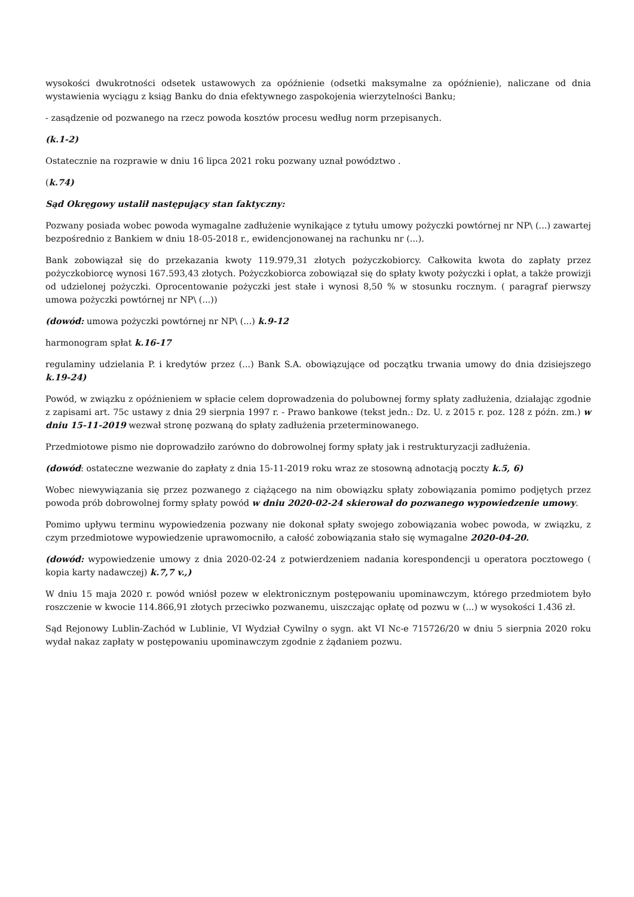wysokości dwukrotności odsetek ustawowych za opóźnienie (odsetki maksymalne za opóźnienie), naliczane od dnia wystawienia wyciągu z ksiąg Banku do dnia efektywnego zaspokojenia wierzytelności Banku;
- zasądzenie od pozwanego na rzecz powoda kosztów procesu według norm przepisanych.
(k.1-2)
Ostatecznie na rozprawie w dniu 16 lipca 2021 roku pozwany uznał powództwo .
(k.74)
Sąd Okręgowy ustalił następujący stan faktyczny:
Pozwany posiada wobec powoda wymagalne zadłużenie wynikające z tytułu umowy pożyczki powtórnej nr NP\ (...) zawartej bezpośrednio z Bankiem w dniu 18-05-2018 r., ewidencjonowanej na rachunku nr (...).
Bank zobowiązał się do przekazania kwoty 119.979,31 złotych pożyczkobiorcy. Całkowita kwota do zapłaty przez pożyczkobiorcę wynosi 167.593,43 złotych. Pożyczkobiorca zobowiązał się do spłaty kwoty pożyczki i opłat, a także prowizji od udzielonej pożyczki. Oprocentowanie pożyczki jest stałe i wynosi 8,50 % w stosunku rocznym. ( paragraf pierwszy umowa pożyczki powtórnej nr NP\ (...))
(dowód: umowa pożyczki powtórnej nr NP\ (...) k.9-12
harmonogram spłat k.16-17
regulaminy udzielania P. i kredytów przez (...) Bank S.A. obowiązujące od początku trwania umowy do dnia dzisiejszego k.19-24)
Powód, w związku z opóźnieniem w spłacie celem doprowadzenia do polubownej formy spłaty zadłużenia, działając zgodnie z zapisami art. 75c ustawy z dnia 29 sierpnia 1997 r. - Prawo bankowe (tekst jedn.: Dz. U. z 2015 r. poz. 128 z późn. zm.) w dniu 15-11-2019 wezwał stronę pozwaną do spłaty zadłużenia przeterminowanego.
Przedmiotowe pismo nie doprowadziło zarówno do dobrowolnej formy spłaty jak i restrukturyzacji zadłużenia.
(dowód: ostateczne wezwanie do zapłaty z dnia 15-11-2019 roku wraz ze stosowną adnotacją poczty k.5, 6)
Wobec niewywiązania się przez pozwanego z ciążącego na nim obowiązku spłaty zobowiązania pomimo podjętych przez powoda prób dobrowolnej formy spłaty powód w dniu 2020-02-24 skierował do pozwanego wypowiedzenie umowy.
Pomimo upływu terminu wypowiedzenia pozwany nie dokonał spłaty swojego zobowiązania wobec powoda, w związku, z czym przedmiotowe wypowiedzenie uprawomocniło, a całość zobowiązania stało się wymagalne 2020-04-20.
(dowód: wypowiedzenie umowy z dnia 2020-02-24 z potwierdzeniem nadania korespondencji u operatora pocztowego ( kopia karty nadawczej) k.7,7 v.,)
W dniu 15 maja 2020 r. powód wniósł pozew w elektronicznym postępowaniu upominawczym, którego przedmiotem było roszczenie w kwocie 114.866,91 złotych przeciwko pozwanemu, uiszczając opłatę od pozwu w (...) w wysokości 1.436 zł.
Sąd Rejonowy Lublin-Zachód w Lublinie, VI Wydział Cywilny o sygn. akt VI Nc-e 715726/20 w dniu 5 sierpnia 2020 roku wydał nakaz zapłaty w postępowaniu upominawczym zgodnie z żądaniem pozwu.